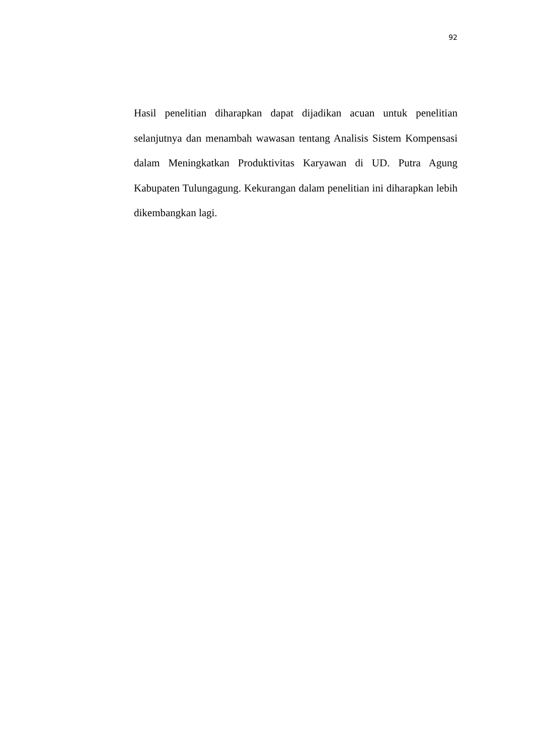92
Hasil penelitian diharapkan dapat dijadikan acuan untuk penelitian selanjutnya dan menambah wawasan tentang Analisis Sistem Kompensasi dalam Meningkatkan Produktivitas Karyawan di UD. Putra Agung Kabupaten Tulungagung. Kekurangan dalam penelitian ini diharapkan lebih dikembangkan lagi.